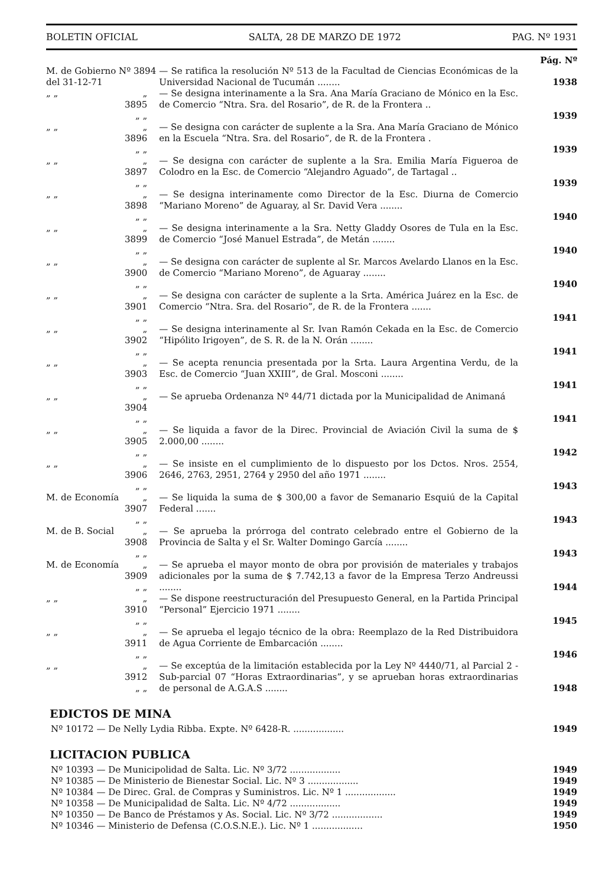BOLETIN OFICIAL SALTA, 28 DE MARZO DE 1972 PAG. Nº 1931
Pág. Nº
| M. de Gobierno Nº 3894 del 31-12-71 | | — Se ratifica la resolución Nº 513 de la Facultad de Ciencias Económicas de la Universidad Nacional de Tucumán ........ | 1938 |
| „ „ | „ 3895 „ „ | — Se designa interinamente a la Sra. Ana María Graciano de Mónico en la Esc. de Comercio “Ntra. Sra. del Rosario”, de R. de la Frontera .. | 1939 |
| „ „ | „ 3896 „ „ | — Se designa con carácter de suplente a la Sra. Ana María Graciano de Mónico en la Escuela “Ntra. Sra. del Rosario”, de R. de la Frontera . | 1939 |
| „ „ | „ 3897 „ „ | — Se designa con carácter de suplente a la Sra. Emilia María Figueroa de Colodro en la Esc. de Comercio “Alejandro Aguado”, de Tartagal .. | 1939 |
| „ „ | „ 3898 „ „ | — Se designa interinamente como Director de la Esc. Diurna de Comercio “Mariano Moreno” de Aguaray, al Sr. David Vera ........ | 1940 |
| „ „ | „ 3899 „ „ | — Se designa interinamente a la Sra. Netty Gladdy Osores de Tula en la Esc. de Comercio “José Manuel Estrada”, de Metán ........ | 1940 |
| „ „ | „ 3900 „ „ | — Se designa con carácter de suplente al Sr. Marcos Avelardo Llanos en la Esc. de Comercio “Mariano Moreno”, de Aguaray ........ | 1940 |
| „ „ | „ 3901 „ „ | — Se designa con carácter de suplente a la Srta. América Juárez en la Esc. de Comercio “Ntra. Sra. del Rosario”, de R. de la Frontera ....... | 1941 |
| „ „ | „ 3902 „ „ | — Se designa interinamente al Sr. Ivan Ramón Cekada en la Esc. de Comercio “Hipólito Irigoyen”, de S. R. de la N. Orán ........ | 1941 |
| „ „ | „ 3903 „ „ | — Se acepta renuncia presentada por la Srta. Laura Argentina Verdu, de la Esc. de Comercio “Juan XXIII”, de Gral. Mosconi ........ | 1941 |
| „ „ | „ 3904 „ „ | — Se aprueba Ordenanza Nº 44/71 dictada por la Municipalidad de Animaná | 1941 |
| „ „ | „ 3905 „ „ | — Se liquida a favor de la Direc. Provincial de Aviación Civil la suma de $ 2.000,00 ........ | 1942 |
| „ „ | „ 3906 „ „ | — Se insiste en el cumplimiento de lo dispuesto por los Dctos. Nros. 2554, 2646, 2763, 2951, 2764 y 2950 del año 1971 ........ | 1943 |
| M. de Economía | „ 3907 „ „ | — Se liquida la suma de $ 300,00 a favor de Semanario Esquiú de la Capital Federal ....... | 1943 |
| M. de B. Social | „ 3908 „ „ | — Se aprueba la prórroga del contrato celebrado entre el Gobierno de la Provincia de Salta y el Sr. Walter Domingo García ........ | 1943 |
| M. de Economía | „ 3909 „ „ | — Se aprueba el mayor monto de obra por provisión de materiales y trabajos adicionales por la suma de $ 7.742,13 a favor de la Empresa Terzo Andreussi ........ | 1944 |
| „ „ | „ 3910 „ „ | — Se dispone reestructuración del Presupuesto General, en la Partida Principal “Personal” Ejercicio 1971 ........ | 1945 |
| „ „ | „ 3911 „ „ | — Se aprueba el legajo técnico de la obra: Reemplazo de la Red Distribuidora de Agua Corriente de Embarcación ........ | 1946 |
| „ „ | „ 3912 „ „ | — Se exceptúa de la limitación establecida por la Ley Nº 4440/71, al Parcial 2 - Sub-parcial 07 “Horas Extraordinarias”, y se aprueban horas extraordinarias de personal de A.G.A.S ........ | 1948 |
EDICTOS DE MINA
Nº 10172 — De Nelly Lydia Ribba. Expte. Nº 6428-R. .................. 1949
LICITACION PUBLICA
Nº 10393 — De Municipolidad de Salta. Lic. Nº 3/72 .................. 1949
Nº 10385 — De Ministerio de Bienestar Social. Lic. Nº 3 .................. 1949
Nº 10384 — De Direc. Gral. de Compras y Suministros. Lic. Nº 1 .................. 1949
Nº 10358 — De Municipalidad de Salta. Lic. Nº 4/72 .................. 1949
Nº 10350 — De Banco de Préstamos y As. Social. Lic. Nº 3/72 .................. 1949
Nº 10346 — Ministerio de Defensa (C.O.S.N.E.). Lic. Nº 1 .................. 1950